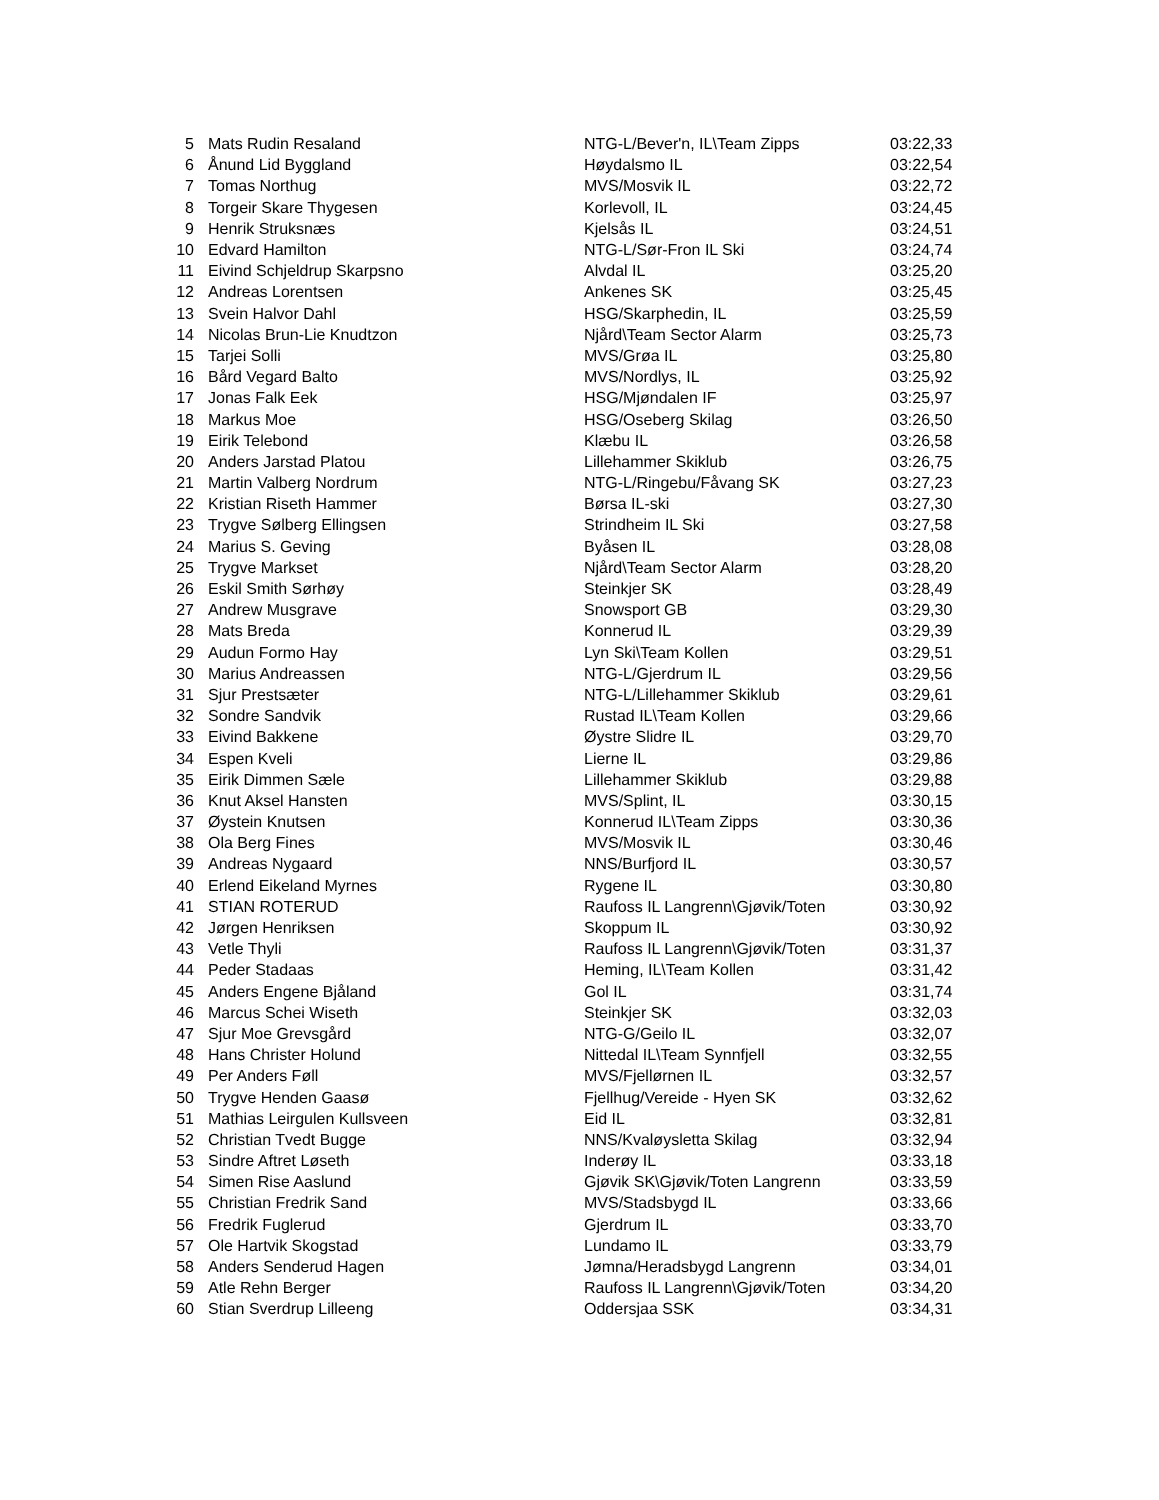| 5 | Mats Rudin Resaland | NTG-L/Bever'n, IL\Team Zipps | 03:22,33 |
| 6 | Ånund Lid Byggland | Høydalsmo IL | 03:22,54 |
| 7 | Tomas Northug | MVS/Mosvik IL | 03:22,72 |
| 8 | Torgeir Skare Thygesen | Korlevoll, IL | 03:24,45 |
| 9 | Henrik Struksnæs | Kjelsås IL | 03:24,51 |
| 10 | Edvard Hamilton | NTG-L/Sør-Fron IL Ski | 03:24,74 |
| 11 | Eivind Schjeldrup Skarpsno | Alvdal IL | 03:25,20 |
| 12 | Andreas Lorentsen | Ankenes SK | 03:25,45 |
| 13 | Svein Halvor Dahl | HSG/Skarphedin, IL | 03:25,59 |
| 14 | Nicolas Brun-Lie Knudtzon | Njård\Team Sector Alarm | 03:25,73 |
| 15 | Tarjei Solli | MVS/Grøa IL | 03:25,80 |
| 16 | Bård Vegard Balto | MVS/Nordlys, IL | 03:25,92 |
| 17 | Jonas Falk Eek | HSG/Mjøndalen IF | 03:25,97 |
| 18 | Markus Moe | HSG/Oseberg Skilag | 03:26,50 |
| 19 | Eirik Telebond | Klæbu IL | 03:26,58 |
| 20 | Anders Jarstad Platou | Lillehammer Skiklub | 03:26,75 |
| 21 | Martin Valberg Nordrum | NTG-L/Ringebu/Fåvang SK | 03:27,23 |
| 22 | Kristian Riseth Hammer | Børsa IL-ski | 03:27,30 |
| 23 | Trygve Sølberg Ellingsen | Strindheim IL Ski | 03:27,58 |
| 24 | Marius S. Geving | Byåsen IL | 03:28,08 |
| 25 | Trygve Markset | Njård\Team Sector Alarm | 03:28,20 |
| 26 | Eskil Smith Sørhøy | Steinkjer SK | 03:28,49 |
| 27 | Andrew Musgrave | Snowsport GB | 03:29,30 |
| 28 | Mats Breda | Konnerud IL | 03:29,39 |
| 29 | Audun Formo Hay | Lyn Ski\Team Kollen | 03:29,51 |
| 30 | Marius Andreassen | NTG-L/Gjerdrum IL | 03:29,56 |
| 31 | Sjur Prestsæter | NTG-L/Lillehammer Skiklub | 03:29,61 |
| 32 | Sondre Sandvik | Rustad IL\Team Kollen | 03:29,66 |
| 33 | Eivind Bakkene | Øystre Slidre IL | 03:29,70 |
| 34 | Espen Kveli | Lierne IL | 03:29,86 |
| 35 | Eirik Dimmen Sæle | Lillehammer Skiklub | 03:29,88 |
| 36 | Knut Aksel Hansten | MVS/Splint, IL | 03:30,15 |
| 37 | Øystein Knutsen | Konnerud IL\Team Zipps | 03:30,36 |
| 38 | Ola Berg Fines | MVS/Mosvik IL | 03:30,46 |
| 39 | Andreas Nygaard | NNS/Burfjord IL | 03:30,57 |
| 40 | Erlend Eikeland Myrnes | Rygene IL | 03:30,80 |
| 41 | STIAN ROTERUD | Raufoss IL Langrenn\Gjøvik/Toten | 03:30,92 |
| 42 | Jørgen Henriksen | Skoppum IL | 03:30,92 |
| 43 | Vetle Thyli | Raufoss IL Langrenn\Gjøvik/Toten | 03:31,37 |
| 44 | Peder Stadaas | Heming, IL\Team Kollen | 03:31,42 |
| 45 | Anders Engene Bjåland | Gol IL | 03:31,74 |
| 46 | Marcus Schei Wiseth | Steinkjer SK | 03:32,03 |
| 47 | Sjur Moe Grevsgård | NTG-G/Geilo IL | 03:32,07 |
| 48 | Hans Christer Holund | Nittedal IL\Team Synnfjell | 03:32,55 |
| 49 | Per Anders Føll | MVS/Fjellørnen IL | 03:32,57 |
| 50 | Trygve Henden Gaasø | Fjellhug/Vereide - Hyen SK | 03:32,62 |
| 51 | Mathias Leirgulen Kullsveen | Eid IL | 03:32,81 |
| 52 | Christian Tvedt Bugge | NNS/Kvaløysletta Skilag | 03:32,94 |
| 53 | Sindre Aftret Løseth | Inderøy IL | 03:33,18 |
| 54 | Simen Rise Aaslund | Gjøvik SK\Gjøvik/Toten Langrenn | 03:33,59 |
| 55 | Christian Fredrik Sand | MVS/Stadsbygd IL | 03:33,66 |
| 56 | Fredrik Fuglerud | Gjerdrum IL | 03:33,70 |
| 57 | Ole Hartvik Skogstad | Lundamo IL | 03:33,79 |
| 58 | Anders Senderud Hagen | Jømna/Heradsbygd Langrenn | 03:34,01 |
| 59 | Atle Rehn Berger | Raufoss IL Langrenn\Gjøvik/Toten | 03:34,20 |
| 60 | Stian Sverdrup Lilleeng | Oddersjaa SSK | 03:34,31 |